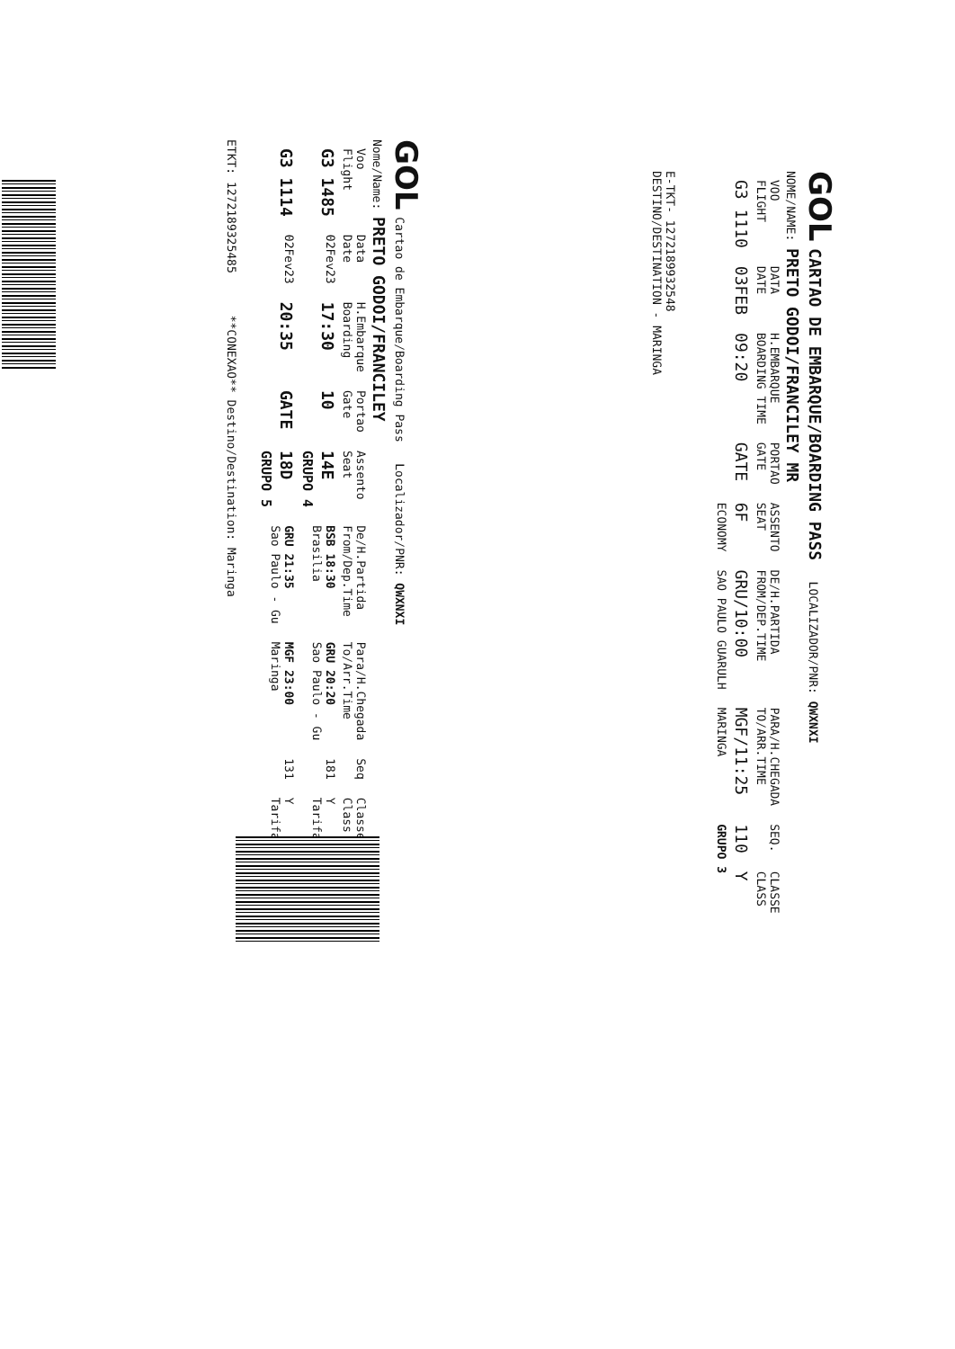GOL CARTAO DE EMBARQUE/BOARDING PASS LOCALIZADOR/PNR: QWXNXI
NOME/NAME: PRETO GODOI/FRANCILEY MR
| VOO FLIGHT | DATA DATE | H.EMBARQUE BOARDING TIME | PORTAO GATE | ASSENTO SEAT | DE/H.PARTIDA FROM/DEP.TIME | PARA/H.CHEGADA TO/ARR.TIME | SEQ. | CLASSE CLASS |
| --- | --- | --- | --- | --- | --- | --- | --- | --- |
| G3 1110 | 03FEB | 09:20 | GATE | 6F | GRU/10:00 | MGF/11:25 | 110 | Y |
| | | | | ECONOMY | SAO PAULO GUARULH | MARINGA | GRUPO 3 | |
E-TKT- 1272189932548
DESTINO/DESTINATION - MARINGA
GOL Cartao de Embarque/Boarding Pass Localizador/PNR: QWXNXI
Nome/Name: PRETO GODOI/FRANCILEY
| Voo Flight | Data Date | H.Embarque Boarding | Portao Gate | Assento Seat | De/H.Partida From/Dep.Time | Para/H.Chegada To/Arr.Time | Seq | Classe Class |
| --- | --- | --- | --- | --- | --- | --- | --- | --- |
| G3 1485 | 02Fev23 | 17:30 | 10 | 14E GRUPO 4 | BSB 18:30 Brasilia | GRU 20:20 Sao Paulo - Gu | 181 | Y Tarifa |
| G3 1114 | 02Fev23 | 20:35 | GATE | 18D GRUPO 5 | GRU 21:35 Sao Paulo - Gu | MGF 23:00 Maringa | 131 | Y Tarifa |
ETKT: 1272189325485 **CONEXAO** Destino/Destination: Maringa